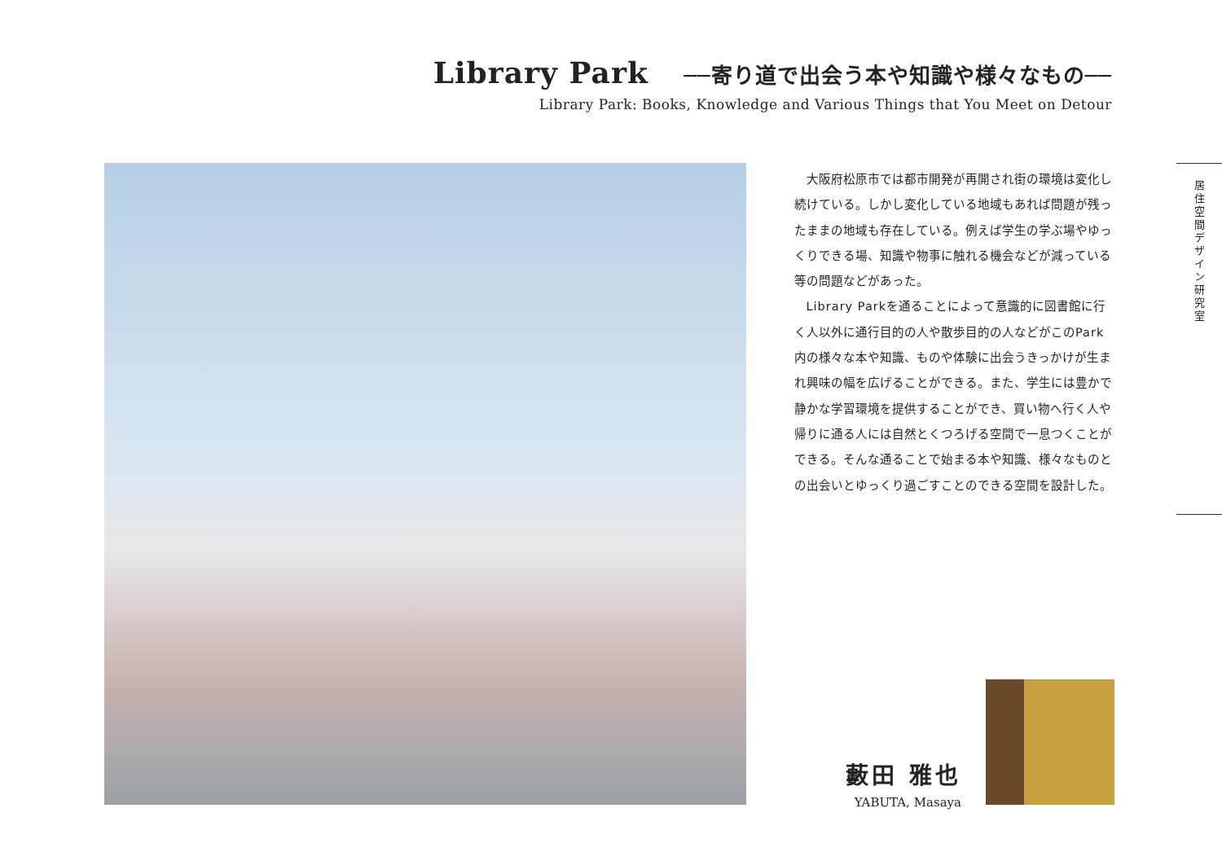Library Park ──寄り道で出会う本や知識や様々なもの──
Library Park: Books, Knowledge and Various Things that You Meet on Detour
大阪府松原市では都市開発が再開され街の環境は変化し続けている。しかし変化している地域もあれば問題が残ったままの地域も存在している。例えば学生の学ぶ場やゆっくりできる場、知識や物事に触れる機会などが減っている等の問題などがあった。
Library Parkを通ることによって意識的に図書館に行く人以外に通行目的の人や散歩目的の人などがこのPark内の様々な本や知識、ものや体験に出会うきっかけが生まれ興味の幅を広げることができる。また、学生には豊かで静かな学習環境を提供することができ、買い物へ行く人や帰りに通る人には自然とくつろげる空間で一息つくことができる。そんな通ることで始まる本や知識、様々なものとの出会いとゆっくり過ごすことのできる空間を設計した。
居住空間デザイン研究室
藪田 雅也
YABUTA, Masaya